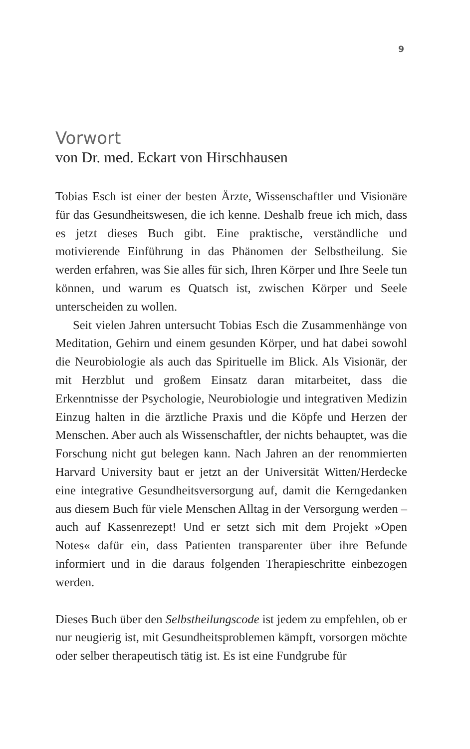9
Vorwort
von Dr. med. Eckart von Hirschhausen
Tobias Esch ist einer der besten Ärzte, Wissenschaftler und Visionäre für das Gesundheitswesen, die ich kenne. Deshalb freue ich mich, dass es jetzt dieses Buch gibt. Eine praktische, verständliche und motivierende Einführung in das Phänomen der Selbstheilung. Sie werden erfahren, was Sie alles für sich, Ihren Körper und Ihre Seele tun können, und warum es Quatsch ist, zwischen Körper und Seele unterscheiden zu wollen.
Seit vielen Jahren untersucht Tobias Esch die Zusammenhänge von Meditation, Gehirn und einem gesunden Körper, und hat dabei sowohl die Neurobiologie als auch das Spirituelle im Blick. Als Visionär, der mit Herzblut und großem Einsatz daran mitarbeitet, dass die Erkenntnisse der Psychologie, Neurobiologie und integrativen Medizin Einzug halten in die ärztliche Praxis und die Köpfe und Herzen der Menschen. Aber auch als Wissenschaftler, der nichts behauptet, was die Forschung nicht gut belegen kann. Nach Jahren an der renommierten Harvard University baut er jetzt an der Universität Witten/Herdecke eine integrative Gesundheitsversorgung auf, damit die Kerngedanken aus diesem Buch für viele Menschen Alltag in der Versorgung werden – auch auf Kassenrezept! Und er setzt sich mit dem Projekt »Open Notes« dafür ein, dass Patienten transparenter über ihre Befunde informiert und in die daraus folgenden Therapieschritte einbezogen werden.
Dieses Buch über den Selbstheilungscode ist jedem zu empfehlen, ob er nur neugierig ist, mit Gesundheitsproblemen kämpft, vorsorgen möchte oder selber therapeutisch tätig ist. Es ist eine Fundgrube für